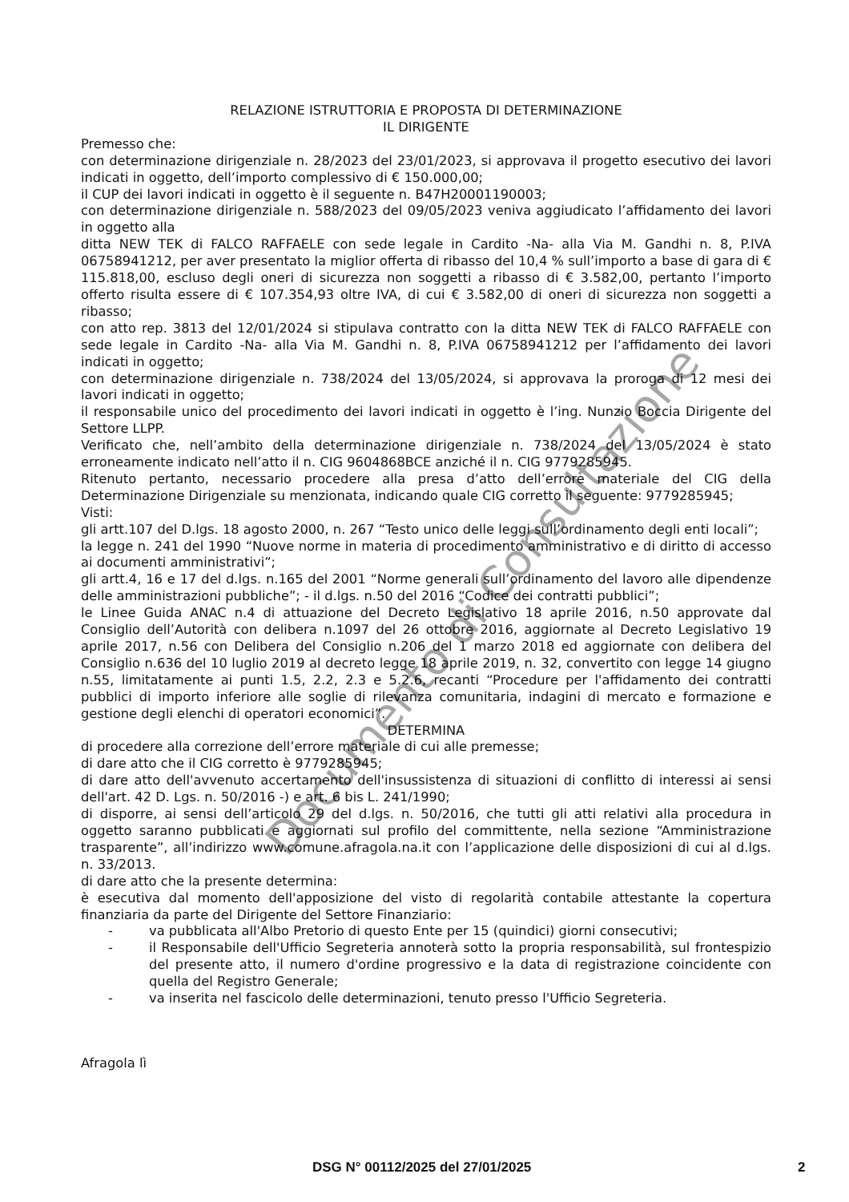RELAZIONE ISTRUTTORIA E PROPOSTA DI DETERMINAZIONE
IL DIRIGENTE
Premesso che:
con determinazione dirigenziale n. 28/2023 del 23/01/2023, si approvava il progetto esecutivo dei lavori indicati in oggetto, dell’importo complessivo di € 150.000,00;
il CUP dei lavori indicati in oggetto è il seguente n. B47H20001190003;
con determinazione dirigenziale n. 588/2023 del 09/05/2023 veniva aggiudicato l’affidamento dei lavori in oggetto alla
ditta NEW TEK di FALCO RAFFAELE con sede legale in Cardito -Na- alla Via M. Gandhi n. 8, P.IVA 06758941212, per aver presentato la miglior offerta di ribasso del 10,4 % sull’importo a base di gara di € 115.818,00, escluso degli oneri di sicurezza non soggetti a ribasso di € 3.582,00, pertanto l’importo offerto risulta essere di € 107.354,93 oltre IVA, di cui € 3.582,00 di oneri di sicurezza non soggetti a ribasso;
con atto rep. 3813 del 12/01/2024 si stipulava contratto con la ditta NEW TEK di FALCO RAFFAELE con sede legale in Cardito -Na- alla Via M. Gandhi n. 8, P.IVA 06758941212 per l’affidamento dei lavori indicati in oggetto;
con determinazione dirigenziale n. 738/2024 del 13/05/2024, si approvava la proroga di 12 mesi dei lavori indicati in oggetto;
il responsabile unico del procedimento dei lavori indicati in oggetto è l’ing. Nunzio Boccia Dirigente del Settore LLPP.
Verificato che, nell’ambito della determinazione dirigenziale n. 738/2024 del 13/05/2024 è stato erroneamente indicato nell’atto il n. CIG 9604868BCE anziché il n. CIG 9779285945.
Ritenuto pertanto, necessario procedere alla presa d’atto dell’errore materiale del CIG della Determinazione Dirigenziale su menzionata, indicando quale CIG corretto il seguente: 9779285945;
Visti:
gli artt.107 del D.lgs. 18 agosto 2000, n. 267 “Testo unico delle leggi sull’ordinamento degli enti locali”;
la legge n. 241 del 1990 “Nuove norme in materia di procedimento amministrativo e di diritto di accesso ai documenti amministrativi”;
gli artt.4, 16 e 17 del d.lgs. n.165 del 2001 “Norme generali sull’ordinamento del lavoro alle dipendenze delle amministrazioni pubbliche”; - il d.lgs. n.50 del 2016 “Codice dei contratti pubblici”;
le Linee Guida ANAC n.4 di attuazione del Decreto Legislativo 18 aprile 2016, n.50 approvate dal Consiglio dell’Autorità con delibera n.1097 del 26 ottobre 2016, aggiornate al Decreto Legislativo 19 aprile 2017, n.56 con Delibera del Consiglio n.206 del 1 marzo 2018 ed aggiornate con delibera del Consiglio n.636 del 10 luglio 2019 al decreto legge 18 aprile 2019, n. 32, convertito con legge 14 giugno n.55, limitatamente ai punti 1.5, 2.2, 2.3 e 5.2.6, recanti “Procedure per l'affidamento dei contratti pubblici di importo inferiore alle soglie di rilevanza comunitaria, indagini di mercato e formazione e gestione degli elenchi di operatori economici”.
DETERMINA
di procedere alla correzione dell’errore materiale di cui alle premesse;
di dare atto che il CIG corretto è 9779285945;
di dare atto dell'avvenuto accertamento dell'insussistenza di situazioni di conflitto di interessi ai sensi dell'art. 42 D. Lgs. n. 50/2016 -) e art. 6 bis L. 241/1990;
di disporre, ai sensi dell’articolo 29 del d.lgs. n. 50/2016, che tutti gli atti relativi alla procedura in oggetto saranno pubblicati e aggiornati sul profilo del committente, nella sezione “Amministrazione trasparente”, all’indirizzo www.comune.afragola.na.it con l’applicazione delle disposizioni di cui al d.lgs. n. 33/2013.
di dare atto che la presente determina:
è esecutiva dal momento dell'apposizione del visto di regolarità contabile attestante la copertura finanziaria da parte del Dirigente del Settore Finanziario:
- va pubblicata all'Albo Pretorio di questo Ente per 15 (quindici) giorni consecutivi;
- il Responsabile dell'Ufficio Segreteria annoterà sotto la propria responsabilità, sul frontespizio del presente atto, il numero d'ordine progressivo e la data di registrazione coincidente con quella del Registro Generale;
- va inserita nel fascicolo delle determinazioni, tenuto presso l'Ufficio Segreteria.
Afragola lì
Documento di Consultazione
DSG N° 00112/2025 del 27/01/2025 2